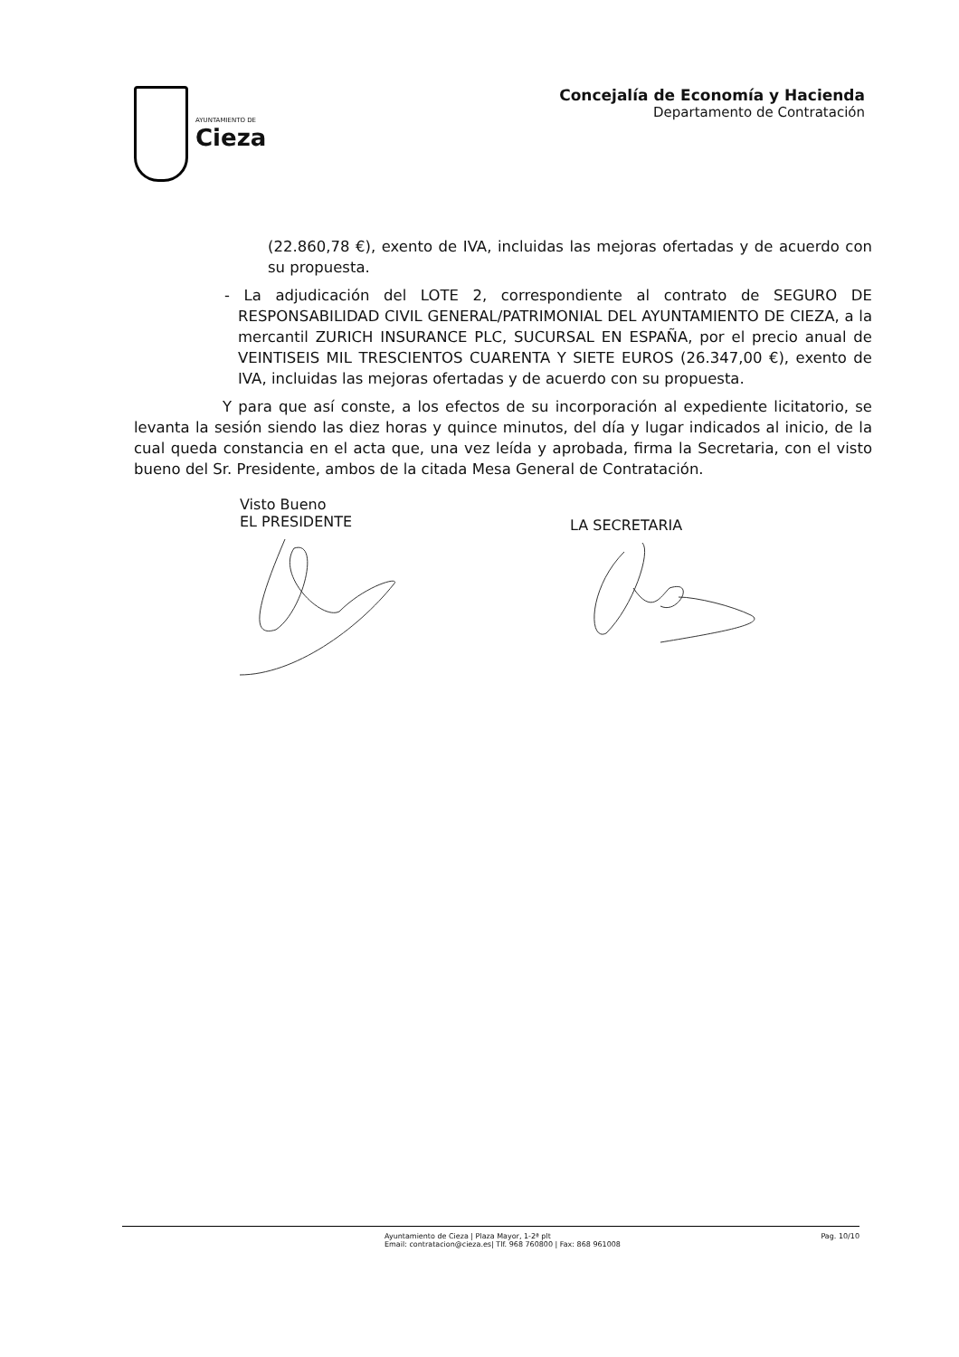AYUNTAMIENTO DE
Cieza
Concejalía de Economía y Hacienda
Departamento de Contratación
(22.860,78 €), exento de IVA, incluidas las mejoras ofertadas y de acuerdo con su propuesta.
- La adjudicación del LOTE 2, correspondiente al contrato de SEGURO DE RESPONSABILIDAD CIVIL GENERAL/PATRIMONIAL DEL AYUNTAMIENTO DE CIEZA, a la mercantil ZURICH INSURANCE PLC, SUCURSAL EN ESPAÑA, por el precio anual de VEINTISEIS MIL TRESCIENTOS CUARENTA Y SIETE EUROS (26.347,00 €), exento de IVA, incluidas las mejoras ofertadas y de acuerdo con su propuesta.
Y para que así conste, a los efectos de su incorporación al expediente licitatorio, se levanta la sesión siendo las diez horas y quince minutos, del día y lugar indicados al inicio, de la cual queda constancia en el acta que, una vez leída y aprobada, firma la Secretaria, con el visto bueno del Sr. Presidente, ambos de la citada Mesa General de Contratación.
Visto Bueno
EL PRESIDENTE
LA SECRETARIA
Ayuntamiento de Cieza | Plaza Mayor, 1-2ª plt
Email: contratacion@cieza.es| Tlf. 968 760800 | Fax: 868 961008
Pag. 10/10